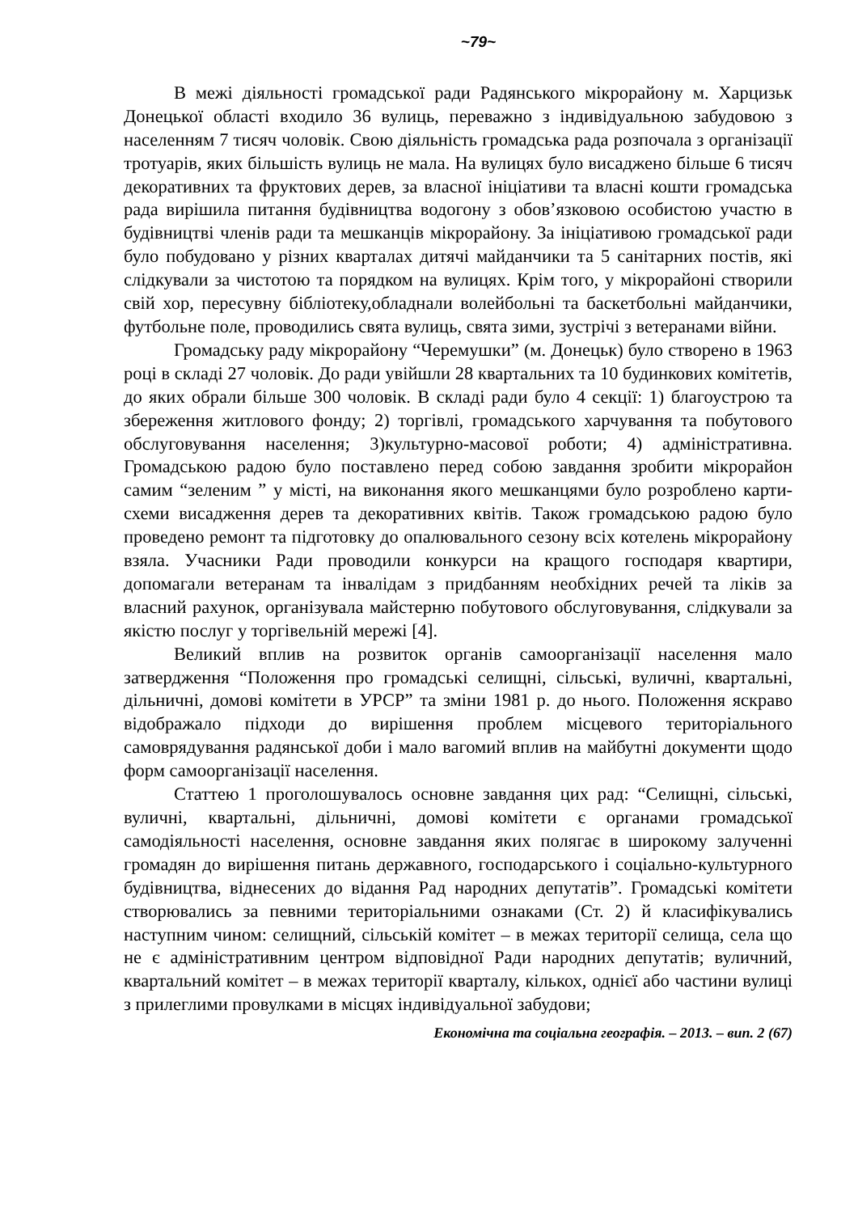~79~
В межі діяльності громадської ради Радянського мікрорайону м. Харцизьк Донецької області входило 36 вулиць, переважно з індивідуальною забудовою з населенням 7 тисяч чоловік. Свою діяльність громадська рада розпочала з організації тротуарів, яких більшість вулиць не мала. На вулицях було висаджено більше 6 тисяч декоративних та фруктових дерев, за власної ініціативи та власні кошти громадська рада вирішила питання будівництва водогону з обов’язковою особистою участю в будівництві членів ради та мешканців мікрорайону. За ініціативою громадської ради було побудовано у різних кварталах дитячі майданчики та 5 санітарних постів, які слідкували за чистотою та порядком на вулицях. Крім того, у мікрорайоні створили свій хор, пересувну бібліотеку,обладнали волейбольні та баскетбольні майданчики, футбольне поле, проводились свята вулиць, свята зими, зустрічі з ветеранами війни.
Громадську раду мікрорайону “Черемушки” (м. Донецьк) було створено в 1963 році в складі 27 чоловік. До ради увійшли 28 квартальних та 10 будинкових комітетів, до яких обрали більше 300 чоловік. В складі ради було 4 секції: 1) благоустрою та збереження житлового фонду; 2) торгівлі, громадського харчування та побутового обслуговування населення; 3)культурно-масової роботи; 4) адміністративна. Громадською радою було поставлено перед собою завдання зробити мікрорайон самим “зеленим ” у місті, на виконання якого мешканцями було розроблено карти-схеми висадження дерев та декоративних квітів. Також громадською радою було проведено ремонт та підготовку до опалювального сезону всіх котелень мікрорайону взяла. Учасники Ради проводили конкурси на кращого господаря квартири, допомагали ветеранам та інвалідам з придбанням необхідних речей та ліків за власний рахунок, організувала майстерню побутового обслуговування, слідкували за якістю послуг у торгівельній мережі [4].
Великий вплив на розвиток органів самоорганізації населення мало затвердження “Положення про громадські селищні, сільські, вуличні, квартальні, дільничні, домові комітети в УРСР” та зміни 1981 р. до нього. Положення яскраво відображало підходи до вирішення проблем місцевого територіального самоврядування радянської доби і мало вагомий вплив на майбутні документи щодо форм самоорганізації населення.
Статтею 1 проголошувалось основне завдання цих рад: “Селищні, сільські, вуличні, квартальні, дільничні, домові комітети є органами громадської самодіяльності населення, основне завдання яких полягає в широкому залученні громадян до вирішення питань державного, господарського і соціально-культурного будівництва, віднесених до відання Рад народних депутатів”. Громадські комітети створювались за певними територіальними ознаками (Ст. 2) й класифікувались наступним чином: селищний, сільській комітет – в межах території селища, села що не є адміністративним центром відповідної Ради народних депутатів; вуличний, квартальний комітет – в межах території кварталу, кількох, однієї або частини вулиці з прилеглими провулками в місцях індивідуальної забудови;
Економічна та соціальна географія. – 2013. – вип. 2 (67)